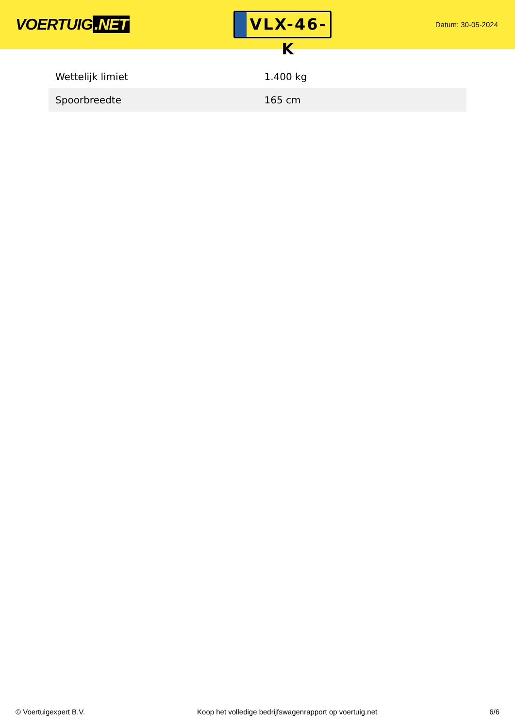VOERTUIG.NET
VLX-46-K
Datum: 30-05-2024
| Wettelijk limiet | 1.400 kg |
| Spoorbreedte | 165 cm |
© Voertuigexpert B.V. Koop het volledige bedrijfswagenrapport op voertuig.net 6/6